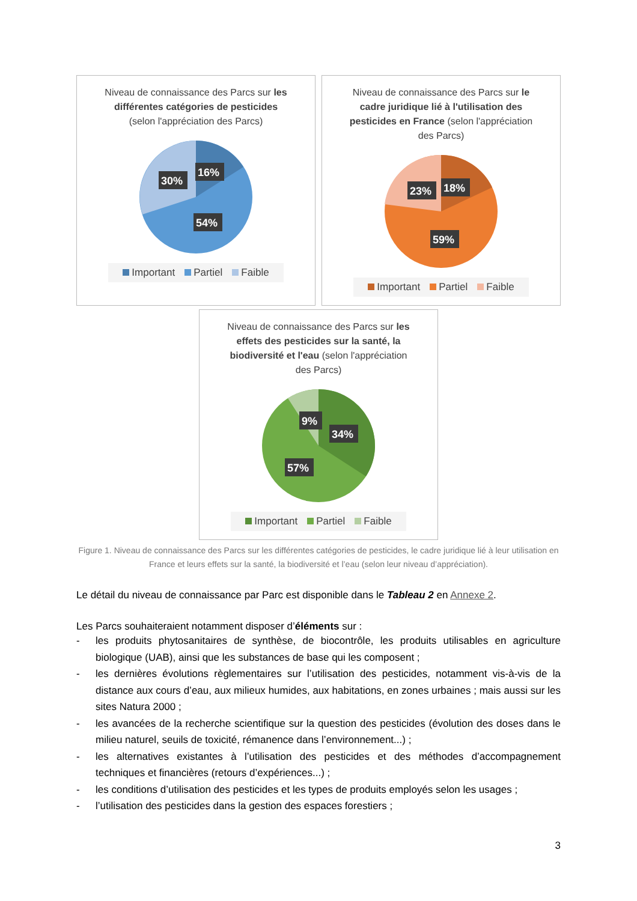Niveau de connaissance des Parcs sur les différentes catégories de pesticides (selon l'appréciation des Parcs)
16%
30%
54%
Important Partiel Faible
Niveau de connaissance des Parcs sur le cadre juridique lié à l'utilisation des pesticides en France (selon l'appréciation des Parcs)
18%
23%
59%
Important Partiel Faible
Niveau de connaissance des Parcs sur les effets des pesticides sur la santé, la biodiversité et l'eau (selon l'appréciation des Parcs)
9%
34%
57%
Important Partiel Faible
Figure 1. Niveau de connaissance des Parcs sur les différentes catégories de pesticides, le cadre juridique lié à leur utilisation en France et leurs effets sur la santé, la biodiversité et l’eau (selon leur niveau d’appréciation).
Le détail du niveau de connaissance par Parc est disponible dans le Tableau 2 en Annexe 2.
Les Parcs souhaiteraient notamment disposer d’éléments sur :
- les produits phytosanitaires de synthèse, de biocontrôle, les produits utilisables en agriculture biologique (UAB), ainsi que les substances de base qui les composent ;
- les dernières évolutions règlementaires sur l’utilisation des pesticides, notamment vis-à-vis de la distance aux cours d’eau, aux milieux humides, aux habitations, en zones urbaines ; mais aussi sur les sites Natura 2000 ;
- les avancées de la recherche scientifique sur la question des pesticides (évolution des doses dans le milieu naturel, seuils de toxicité, rémanence dans l’environnement...) ;
- les alternatives existantes à l’utilisation des pesticides et des méthodes d’accompagnement techniques et financières (retours d’expériences...) ;
- les conditions d’utilisation des pesticides et les types de produits employés selon les usages ;
- l’utilisation des pesticides dans la gestion des espaces forestiers ;
3